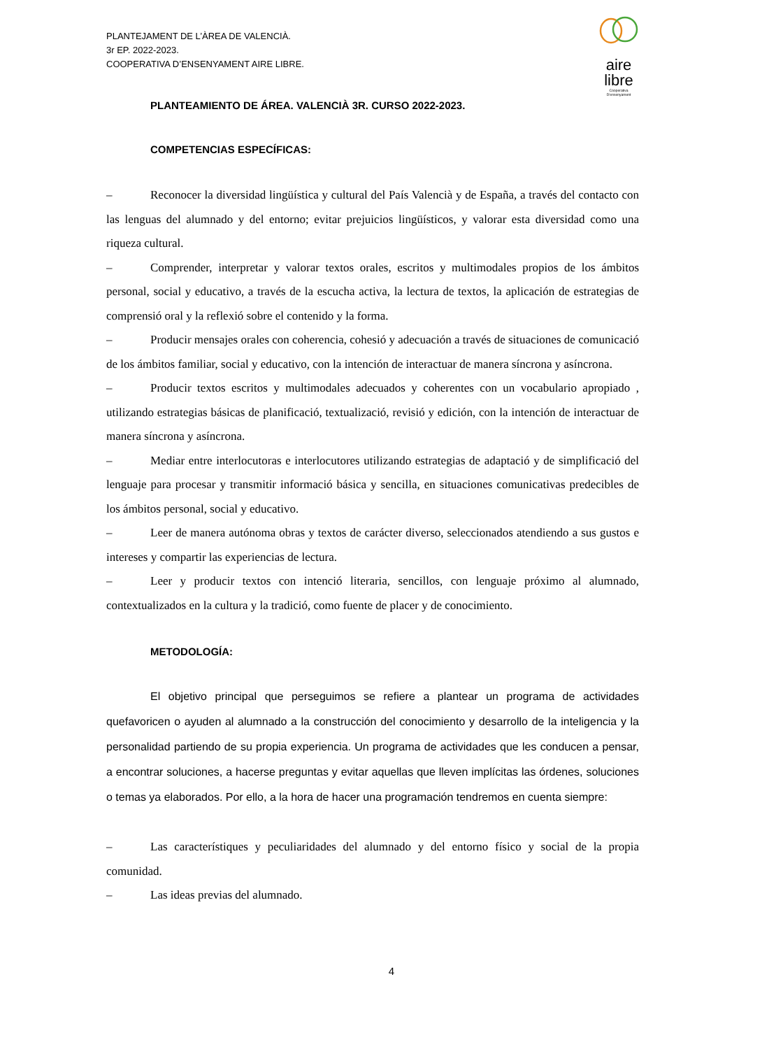PLANTEJAMENT DE L’ÀREA DE VALENCIÀ.
3r EP. 2022-2023.
COOPERATIVA D’ENSENYAMENT AIRE LIBRE.
aire
libre
Cooperativa
D’ensenyament
PLANTEAMIENTO DE ÁREA. VALENCIÀ 3R. CURSO 2022-2023.
COMPETENCIAS ESPECÍFICAS:
– Reconocer la diversidad lingüística y cultural del País Valencià y de España, a través del contacto con las lenguas del alumnado y del entorno; evitar prejuicios lingüísticos, y valorar esta diversidad como una riqueza cultural.
– Comprender, interpretar y valorar textos orales, escritos y multimodales propios de los ámbitos personal, social y educativo, a través de la escucha activa, la lectura de textos, la aplicación de estrategias de comprensió oral y la reflexió sobre el contenido y la forma.
– Producir mensajes orales con coherencia, cohesió y adecuación a través de situaciones de comunicació de los ámbitos familiar, social y educativo, con la intención de interactuar de manera síncrona y asíncrona.
– Producir textos escritos y multimodales adecuados y coherentes con un vocabulario apropiado , utilizando estrategias básicas de planificació, textualizació, revisió y edición, con la intención de interactuar de manera síncrona y asíncrona.
– Mediar entre interlocutoras e interlocutores utilizando estrategias de adaptació y de simplificació del lenguaje para procesar y transmitir informació básica y sencilla, en situaciones comunicativas predecibles de los ámbitos personal, social y educativo.
– Leer de manera autónoma obras y textos de carácter diverso, seleccionados atendiendo a sus gustos e intereses y compartir las experiencias de lectura.
– Leer y producir textos con intenció literaria, sencillos, con lenguaje próximo al alumnado, contextualizados en la cultura y la tradició, como fuente de placer y de conocimiento.
METODOLOGÍA:
El objetivo principal que perseguimos se refiere a plantear un programa de actividades quefavoricen o ayuden al alumnado a la construcción del conocimiento y desarrollo de la inteligencia y la personalidad partiendo de su propia experiencia. Un programa de actividades que les conducen a pensar, a encontrar soluciones, a hacerse preguntas y evitar aquellas que lleven implícitas las órdenes, soluciones o temas ya elaborados. Por ello, a la hora de hacer una programación tendremos en cuenta siempre:
– Las característiques y peculiaridades del alumnado y del entorno físico y social de la propia comunidad.
– Las ideas previas del alumnado.
4